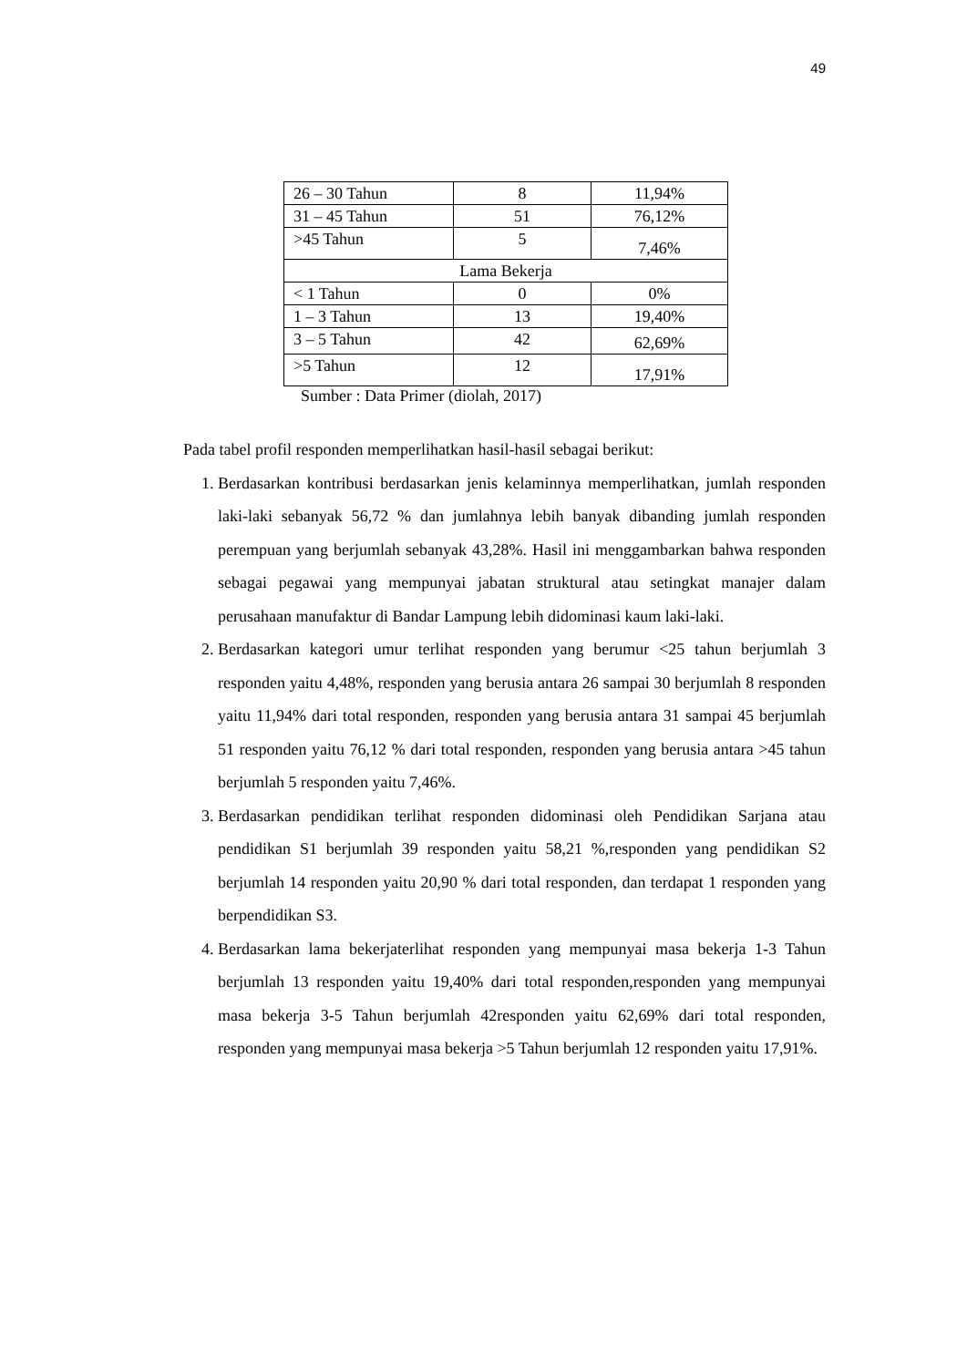49
| 26 – 30 Tahun | 8 | 11,94% |
| 31 – 45 Tahun | 51 | 76,12% |
| >45 Tahun | 5 | 7,46% |
| Lama Bekerja | | |
| < 1 Tahun | 0 | 0% |
| 1 – 3 Tahun | 13 | 19,40% |
| 3 – 5 Tahun | 42 | 62,69% |
| >5 Tahun | 12 | 17,91% |
Sumber : Data Primer (diolah, 2017)
Pada tabel profil responden memperlihatkan hasil-hasil sebagai berikut:
1. Berdasarkan kontribusi berdasarkan jenis kelaminnya memperlihatkan, jumlah responden laki-laki sebanyak 56,72 % dan jumlahnya lebih banyak dibanding jumlah responden perempuan yang berjumlah sebanyak 43,28%. Hasil ini menggambarkan bahwa responden sebagai pegawai yang mempunyai jabatan struktural atau setingkat manajer dalam perusahaan manufaktur di Bandar Lampung lebih didominasi kaum laki-laki.
2. Berdasarkan kategori umur terlihat responden yang berumur <25 tahun berjumlah 3 responden yaitu 4,48%, responden yang berusia antara 26 sampai 30 berjumlah 8 responden yaitu 11,94% dari total responden, responden yang berusia antara 31 sampai 45 berjumlah 51 responden yaitu 76,12 % dari total responden, responden yang berusia antara >45 tahun berjumlah 5 responden yaitu 7,46%.
3. Berdasarkan pendidikan terlihat responden didominasi oleh Pendidikan Sarjana atau pendidikan S1 berjumlah 39 responden yaitu 58,21 %,responden yang pendidikan S2 berjumlah 14 responden yaitu 20,90 % dari total responden, dan terdapat 1 responden yang berpendidikan S3.
4. Berdasarkan lama bekerjaterlihat responden yang mempunyai masa bekerja 1-3 Tahun berjumlah 13 responden yaitu 19,40% dari total responden,responden yang mempunyai masa bekerja 3-5 Tahun berjumlah 42responden yaitu 62,69% dari total responden, responden yang mempunyai masa bekerja >5 Tahun berjumlah 12 responden yaitu 17,91%.